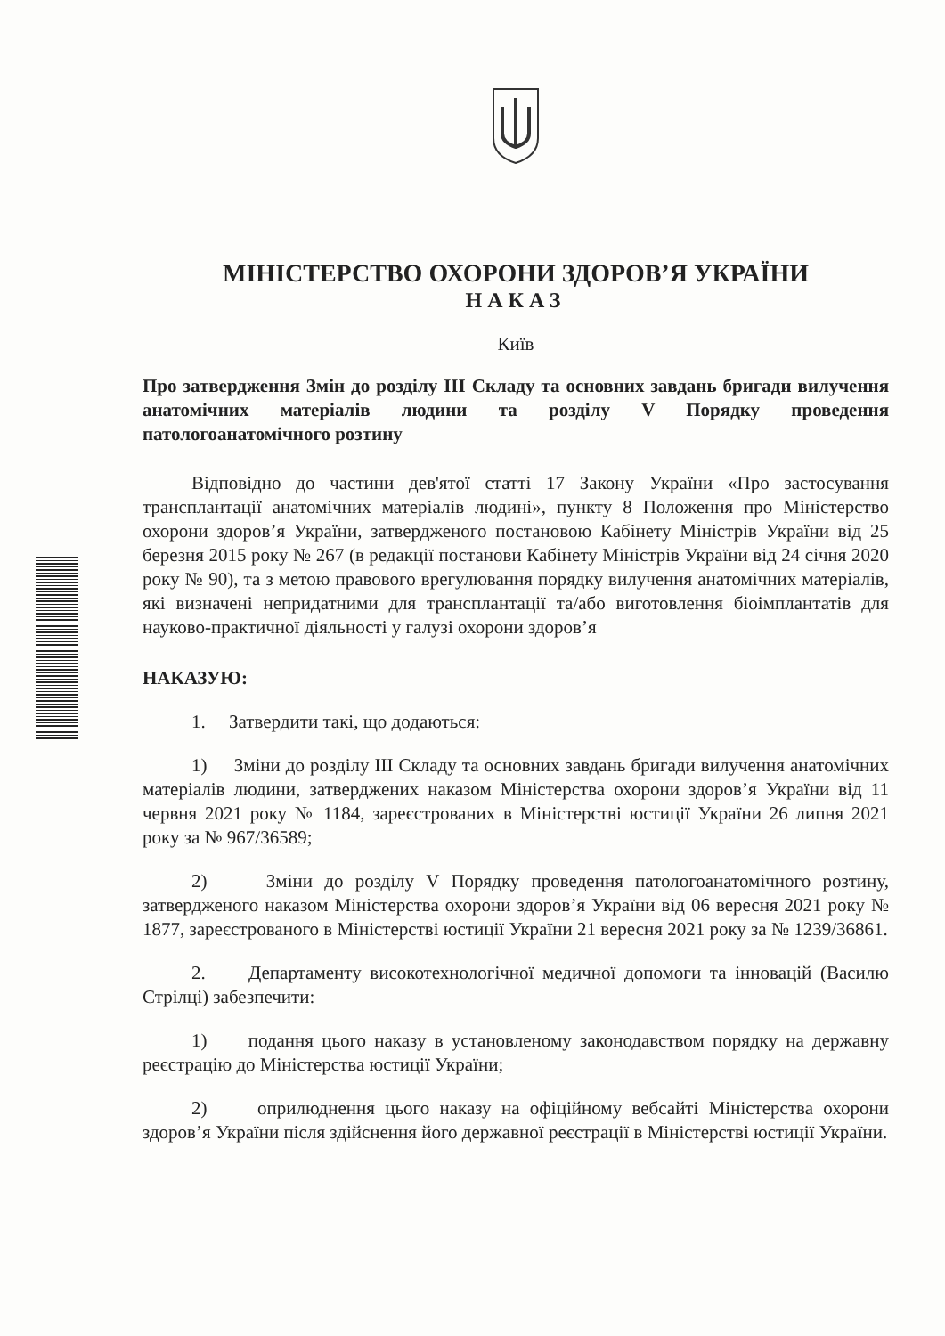МІНІСТЕРСТВО ОХОРОНИ ЗДОРОВ’Я УКРАЇНИ
НАКАЗ
Київ
Про затвердження Змін до розділу ІІІ Складу та основних завдань бригади вилучення анатомічних матеріалів людини та розділу V Порядку проведення патологоанатомічного розтину
Відповідно до частини дев'ятої статті 17 Закону України «Про застосування трансплантації анатомічних матеріалів людині», пункту 8 Положення про Міністерство охорони здоров’я України, затвердженого постановою Кабінету Міністрів України від 25 березня 2015 року № 267 (в редакції постанови Кабінету Міністрів України від 24 січня 2020 року № 90), та з метою правового врегулювання порядку вилучення анатомічних матеріалів, які визначені непридатними для трансплантації та/або виготовлення біоімплантатів для науково-практичної діяльності у галузі охорони здоров’я
НАКАЗУЮ:
1. Затвердити такі, що додаються:
1) Зміни до розділу ІІІ Складу та основних завдань бригади вилучення анатомічних матеріалів людини, затверджених наказом Міністерства охорони здоров’я України від 11 червня 2021 року № 1184, зареєстрованих в Міністерстві юстиції України 26 липня 2021 року за № 967/36589;
2) Зміни до розділу V Порядку проведення патологоанатомічного розтину, затвердженого наказом Міністерства охорони здоров’я України від 06 вересня 2021 року № 1877, зареєстрованого в Міністерстві юстиції України 21 вересня 2021 року за № 1239/36861.
2. Департаменту високотехнологічної медичної допомоги та інновацій (Василю Стрілці) забезпечити:
1) подання цього наказу в установленому законодавством порядку на державну реєстрацію до Міністерства юстиції України;
2) оприлюднення цього наказу на офіційному вебсайті Міністерства охорони здоров’я України після здійснення його державної реєстрації в Міністерстві юстиції України.